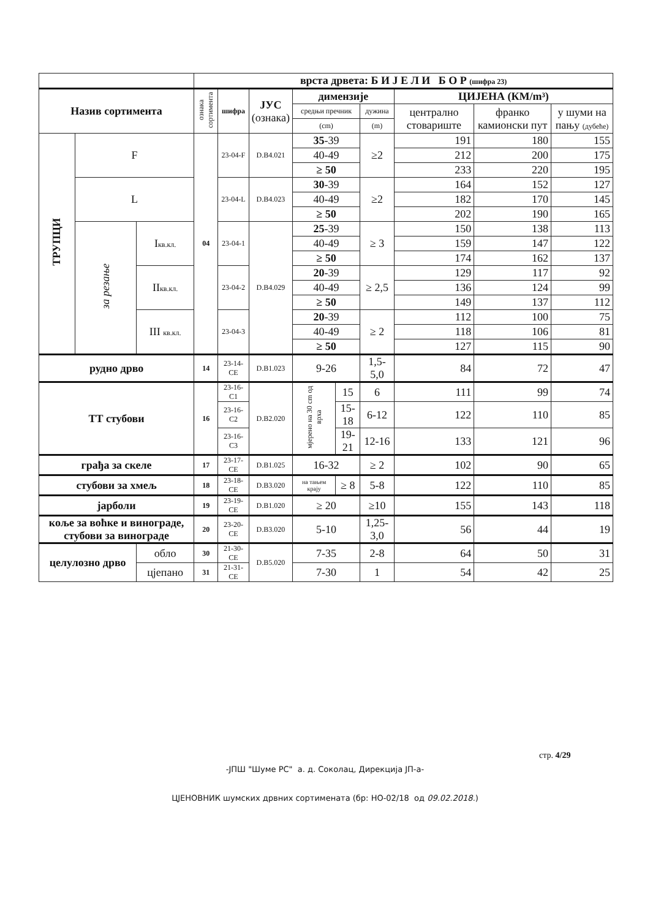| | | | врста дрвета: Б И Ј Е Л И Б О Р (шифра 23) | | | | | | | | |
| Назив сортимента | | | ознака сортимента | шифра | ЈУС (ознака) | димензије | | | ЦИЈЕНА (КМ/m³) | | |
| | | | | | | средњи пречник | | дужина | централно стовариште | франко камионски пут | у шуми на пању (дубеће) |
| | | | | | | (cm) | | (m) | | | |
| ТРУПЦИ | F | | 04 | 23-04-F | D.B4.021 | 35 -39 | | ≥2 | 191 | 180 | 155 |
| | | | | | | 40-49 | | | 212 | 200 | 175 |
| | | | | | | ≥ 50 | | | 233 | 220 | 195 |
| | L | | | 23-04-L | D.B4.023 | 30 -39 | | ≥2 | 164 | 152 | 127 |
| | | | | | | 40-49 | | | 182 | 170 | 145 |
| | | | | | | ≥ 50 | | | 202 | 190 | 165 |
| | за резање | I кв.кл. | | 23-04-1 | D.B4.029 | 25 -39 | | ≥ 3 | 150 | 138 | 113 |
| | | | | | | 40-49 | | | 159 | 147 | 122 |
| | | | | | | ≥ 50 | | | 174 | 162 | 137 |
| | | II кв.кл. | | 23-04-2 | | 20 -39 | | ≥ 2,5 | 129 | 117 | 92 |
| | | | | | | 40-49 | | | 136 | 124 | 99 |
| | | | | | | ≥ 50 | | | 149 | 137 | 112 |
| | | III кв.кл. | | 23-04-3 | | 20 -39 | | ≥ 2 | 112 | 100 | 75 |
| | | | | | | 40-49 | | | 118 | 106 | 81 |
| | | | | | | ≥ 50 | | | 127 | 115 | 90 |
| рудно дрво | | | 14 | 23-14-CE | D.B1.023 | 9-26 | | 1,5-5,0 | 84 | 72 | 47 |
| ТТ стубови | | | 16 | 23-16-C1 | D.B2.020 | мјерено на 30 cm од врха | 15 | 6 | 111 | 99 | 74 |
| | | | | 23-16-C2 | | | 15-18 | 6-12 | 122 | 110 | 85 |
| | | | | 23-16-C3 | | | 19-21 | 12-16 | 133 | 121 | 96 |
| грађа за скеле | | | 17 | 23-17-CE | D.B1.025 | 16-32 | | ≥ 2 | 102 | 90 | 65 |
| стубови за хмељ | | | 18 | 23-18-CE | D.B3.020 | на тањем крају | ≥ 8 | 5-8 | 122 | 110 | 85 |
| јарболи | | | 19 | 23-19-CE | D.B1.020 | ≥ 20 | | ≥10 | 155 | 143 | 118 |
| коље за воћке и винограде, стубови за винограде | | | 20 | 23-20-CE | D.B3.020 | 5-10 | | 1,25-3,0 | 56 | 44 | 19 |
| целулозно дрво | | обло | 30 | 21-30-CE | D.B5.020 | 7-35 | | 2-8 | 64 | 50 | 31 |
| | | цјепано | 31 | 21-31-CE | | 7-30 | | 1 | 54 | 42 | 25 |
стр. 4/29
-ЈПШ "Шуме РС" а. д. Соколац, Дирекција ЈП-а-
ЦЈЕНОВНИК шумских дрвних сортимената (бр: НО-02/18 од 09.02.2018.)